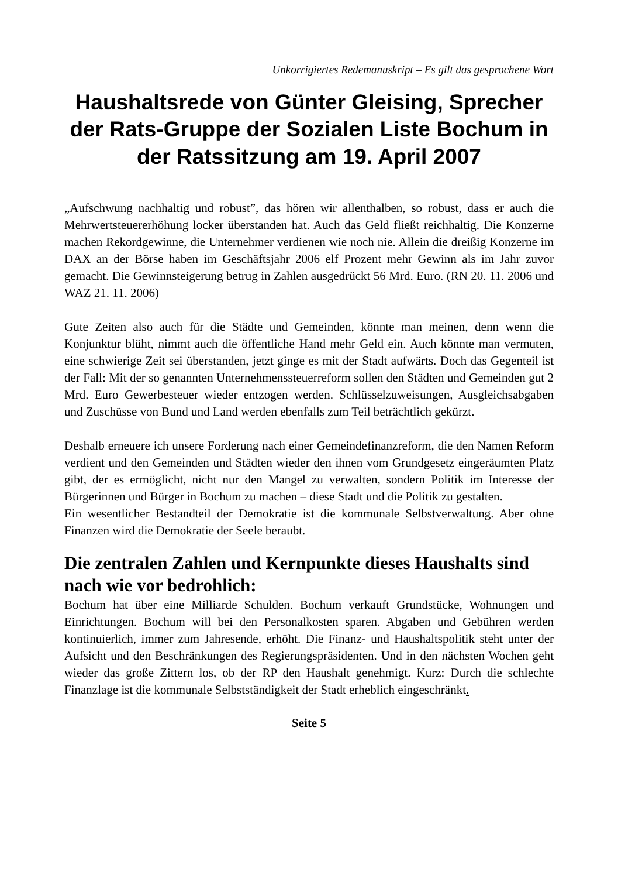Unkorrigiertes Redemanuskript – Es gilt das gesprochene Wort
Haushaltsrede von Günter Gleising, Sprecher der Rats-Gruppe der Sozialen Liste Bochum in der Ratssitzung am 19. April 2007
„Aufschwung nachhaltig und robust”, das hören wir allenthalben, so robust, dass er auch die Mehrwertsteuererhöhung locker überstanden hat. Auch das Geld fließt reichhaltig. Die Konzerne machen Rekordgewinne, die Unternehmer verdienen wie noch nie. Allein die dreißig Konzerne im DAX an der Börse haben im Geschäftsjahr 2006 elf Prozent mehr Gewinn als im Jahr zuvor gemacht. Die Gewinnsteigerung betrug in Zahlen ausgedrückt 56 Mrd. Euro. (RN 20. 11. 2006 und WAZ 21. 11. 2006)
Gute Zeiten also auch für die Städte und Gemeinden, könnte man meinen, denn wenn die Konjunktur blüht, nimmt auch die öffentliche Hand mehr Geld ein. Auch könnte man vermuten, eine schwierige Zeit sei überstanden, jetzt ginge es mit der Stadt aufwärts. Doch das Gegenteil ist der Fall: Mit der so genannten Unternehmenssteuerreform sollen den Städten und Gemeinden gut 2 Mrd. Euro Gewerbesteuer wieder entzogen werden. Schlüsselzuweisungen, Ausgleichsabgaben und Zuschüsse von Bund und Land werden ebenfalls zum Teil beträchtlich gekürzt.
Deshalb erneuere ich unsere Forderung nach einer Gemeindefinanzreform, die den Namen Reform verdient und den Gemeinden und Städten wieder den ihnen vom Grundgesetz eingeräumten Platz gibt, der es ermöglicht, nicht nur den Mangel zu verwalten, sondern Politik im Interesse der Bürgerinnen und Bürger in Bochum zu machen – diese Stadt und die Politik zu gestalten.
Ein wesentlicher Bestandteil der Demokratie ist die kommunale Selbstverwaltung. Aber ohne Finanzen wird die Demokratie der Seele beraubt.
Die zentralen Zahlen und Kernpunkte dieses Haushalts sind nach wie vor bedrohlich:
Bochum hat über eine Milliarde Schulden. Bochum verkauft Grundstücke, Wohnungen und Einrichtungen. Bochum will bei den Personalkosten sparen. Abgaben und Gebühren werden kontinuierlich, immer zum Jahresende, erhöht. Die Finanz- und Haushaltspolitik steht unter der Aufsicht und den Beschränkungen des Regierungspräsidenten. Und in den nächsten Wochen geht wieder das große Zittern los, ob der RP den Haushalt genehmigt. Kurz: Durch die schlechte Finanzlage ist die kommunale Selbstständigkeit der Stadt erheblich eingeschränkt.
Seite 5